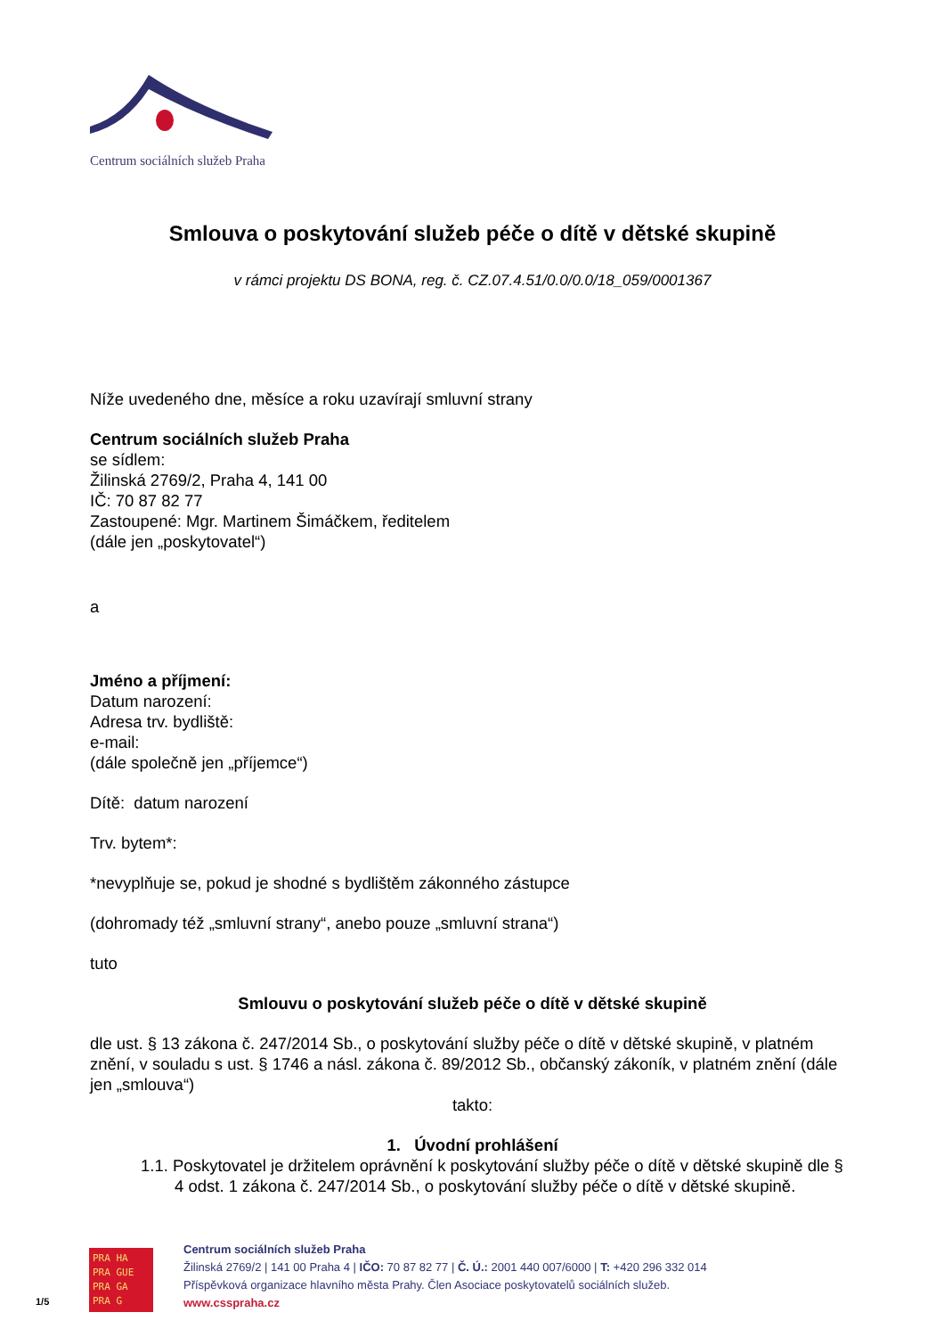Centrum sociálních služeb Praha
Smlouva o poskytování služeb péče o dítě v dětské skupině
v rámci projektu DS BONA, reg. č. CZ.07.4.51/0.0/0.0/18_059/0001367
Níže uvedeného dne, měsíce a roku uzavírají smluvní strany
Centrum sociálních služeb Praha
se sídlem:
Žilinská 2769/2, Praha 4, 141 00
IČ: 70 87 82 77
Zastoupené: Mgr. Martinem Šimáčkem, ředitelem
(dále jen „poskytovatel“)
a
Jméno a příjmení:
Datum narození:
Adresa trv. bydliště:
e-mail:
(dále společně jen „příjemce“)
Dítě: datum narození
Trv. bytem*:
*nevyplňuje se, pokud je shodné s bydlištěm zákonného zástupce
(dohromady též „smluvní strany“, anebo pouze „smluvní strana“)
tuto
Smlouvu o poskytování služeb péče o dítě v dětské skupině
dle ust. § 13 zákona č. 247/2014 Sb., o poskytování služby péče o dítě v dětské skupině, v platném znění, v souladu s ust. § 1746 a násl. zákona č. 89/2012 Sb., občanský zákoník, v platném znění (dále jen „smlouva“)
takto:
1. Úvodní prohlášení
1.1. Poskytovatel je držitelem oprávnění k poskytování služby péče o dítě v dětské skupině dle § 4 odst. 1 zákona č. 247/2014 Sb., o poskytování služby péče o dítě v dětské skupině.
1/5
PRA HA
PRA GUE
PRA GA
PRA G
Centrum sociálních služeb Praha
Žilinská 2769/2 | 141 00 Praha 4 | IČO: 70 87 82 77 | Č. Ú.: 2001 440 007/6000 | T: +420 296 332 014
Příspěvková organizace hlavního města Prahy. Člen Asociace poskytovatelů sociálních služeb.
www.csspraha.cz